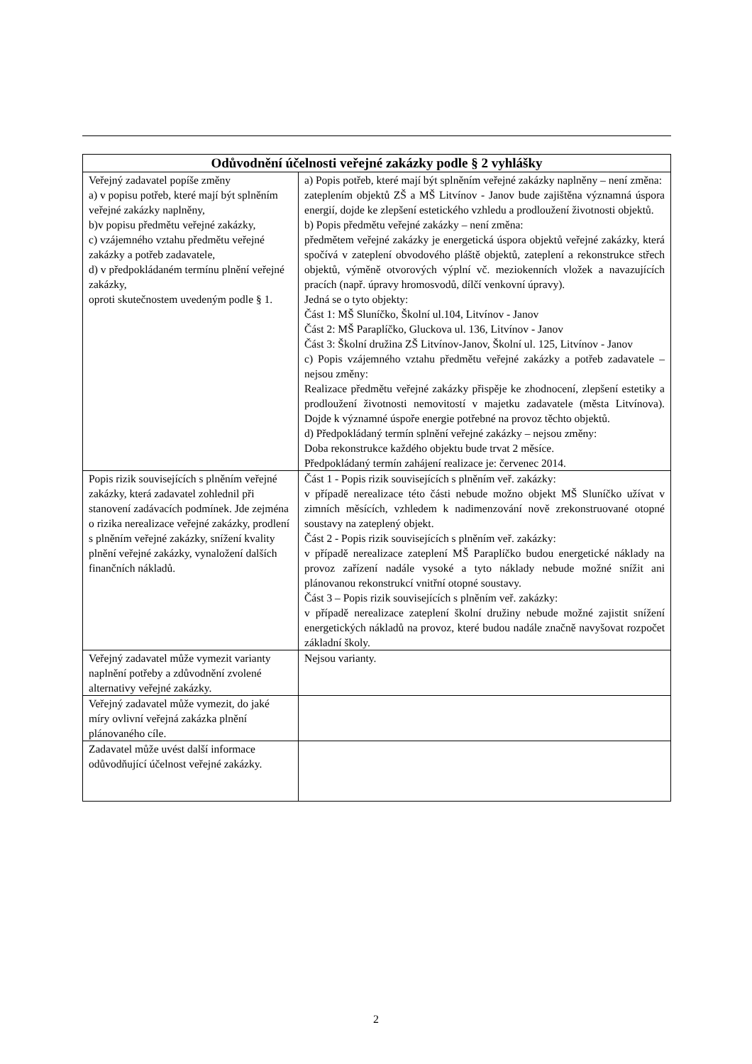| Odůvodnění účelnosti veřejné zakázky podle § 2 vyhlášky | |
| --- | --- |
| Veřejný zadavatel popíše změny a) v popisu potřeb, které mají být splněním veřejné zakázky naplněny, b)v popisu předmětu veřejné zakázky, c) vzájemného vztahu předmětu veřejné zakázky a potřeb zadavatele, d) v předpokládaném termínu plnění veřejné zakázky, oproti skutečnostem uvedeným podle § 1. | a) Popis potřeb, které mají být splněním veřejné zakázky naplněny – není změna: zateplením objektů ZŠ a MŠ Litvínov - Janov bude zajištěna významná úspora energií, dojde ke zlepšení estetického vzhledu a prodloužení životnosti objektů. b) Popis předmětu veřejné zakázky – není změna: předmětem veřejné zakázky je energetická úspora objektů veřejné zakázky, která spočívá v zateplení obvodového pláště objektů, zateplení a rekonstrukce střech objektů, výměně otvorových výplní vč. meziokenních vložek a navazujících pracích (např. úpravy hromosvodů, dílčí venkovní úpravy). Jedná se o tyto objekty: Část 1: MŠ Sluníčko, Školní ul.104, Litvínov - Janov Část 2: MŠ Paraplíčko, Gluckova ul. 136, Litvínov - Janov Část 3: Školní družina ZŠ Litvínov-Janov, Školní ul. 125, Litvínov - Janov c) Popis vzájemného vztahu předmětu veřejné zakázky a potřeb zadavatele – nejsou změny: Realizace předmětu veřejné zakázky přispěje ke zhodnocení, zlepšení estetiky a prodloužení životnosti nemovitostí v majetku zadavatele (města Litvínova). Dojde k významné úspoře energie potřebné na provoz těchto objektů. d) Předpokládaný termín splnění veřejné zakázky – nejsou změny: Doba rekonstrukce každého objektu bude trvat 2 měsíce. Předpokládaný termín zahájení realizace je: červenec 2014. |
| Popis rizik souvisejících s plněním veřejné zakázky, která zadavatel zohlednil při stanovení zadávacích podmínek. Jde zejména o rizika nerealizace veřejné zakázky, prodlení s plněním veřejné zakázky, snížení kvality plnění veřejné zakázky, vynaložení dalších finančních nákladů. | Část 1 - Popis rizik souvisejících s plněním veř. zakázky: v případě nerealizace této části nebude možno objekt MŠ Sluníčko užívat v zimních měsících, vzhledem k nadimenzování nově zrekonstruované otopné soustavy na zateplený objekt. Část 2 - Popis rizik souvisejících s plněním veř. zakázky: v případě nerealizace zateplení MŠ Paraplíčko budou energetické náklady na provoz zařízení nadále vysoké a tyto náklady nebude možné snížit ani plánovanou rekonstrukcí vnitřní otopné soustavy. Část 3 – Popis rizik souvisejících s plněním veř. zakázky: v případě nerealizace zateplení školní družiny nebude možné zajistit snížení energetických nákladů na provoz, které budou nadále značně navyšovat rozpočet základní školy. |
| Veřejný zadavatel může vymezit varianty naplnění potřeby a zdůvodnění zvolené alternativy veřejné zakázky. | Nejsou varianty. |
| Veřejný zadavatel může vymezit, do jaké míry ovlivní veřejná zakázka plnění plánovaného cíle. | |
| Zadavatel může uvést další informace odůvodňující účelnost veřejné zakázky. | |
2